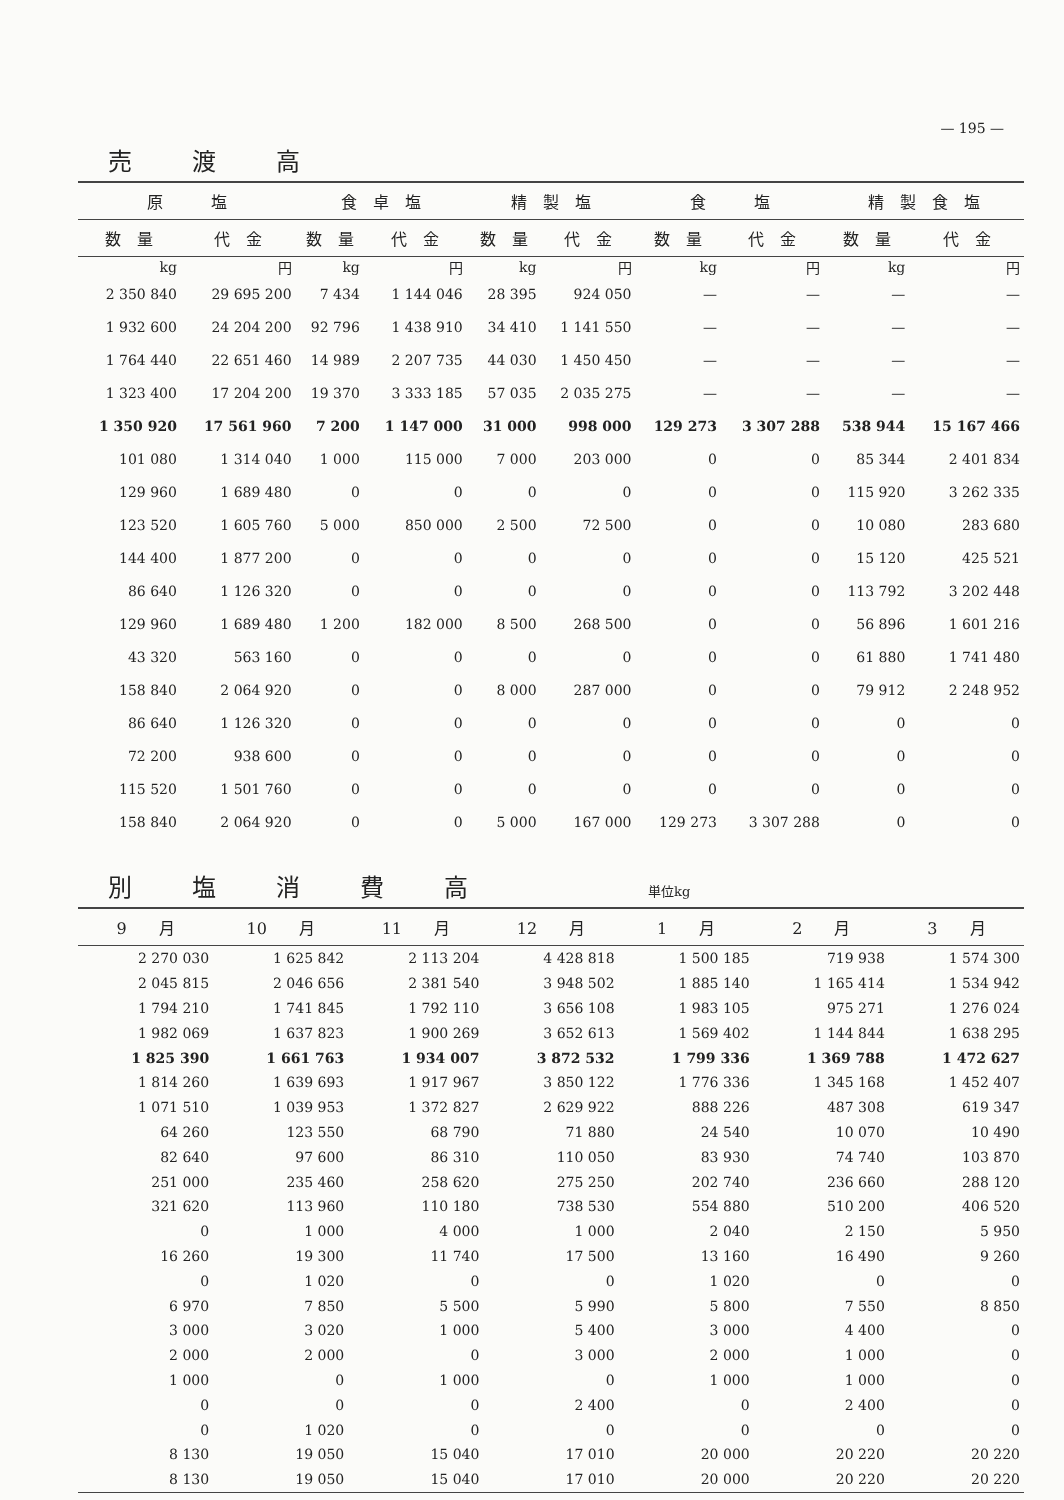— 195 —
売渡高
| 原 塩 | | 食 卓 塩 | | 精 製 塩 | | 食 塩 | | 精 製 食 塩 | |
| --- | --- | --- | --- | --- | --- | --- | --- | --- | --- |
| 数 量 | 代 金 | 数 量 | 代 金 | 数 量 | 代 金 | 数 量 | 代 金 | 数 量 | 代 金 |
| kg | 円 | kg | 円 | kg | 円 | kg | 円 | kg | 円 |
| 2 350 840 | 29 695 200 | 7 434 | 1 144 046 | 28 395 | 924 050 | — | — | — | — |
| 1 932 600 | 24 204 200 | 92 796 | 1 438 910 | 34 410 | 1 141 550 | — | — | — | — |
| 1 764 440 | 22 651 460 | 14 989 | 2 207 735 | 44 030 | 1 450 450 | — | — | — | — |
| 1 323 400 | 17 204 200 | 19 370 | 3 333 185 | 57 035 | 2 035 275 | — | — | — | — |
| 1 350 920 | 17 561 960 | 7 200 | 1 147 000 | 31 000 | 998 000 | 129 273 | 3 307 288 | 538 944 | 15 167 466 |
| 101 080 | 1 314 040 | 1 000 | 115 000 | 7 000 | 203 000 | 0 | 0 | 85 344 | 2 401 834 |
| 129 960 | 1 689 480 | 0 | 0 | 0 | 0 | 0 | 0 | 115 920 | 3 262 335 |
| 123 520 | 1 605 760 | 5 000 | 850 000 | 2 500 | 72 500 | 0 | 0 | 10 080 | 283 680 |
| 144 400 | 1 877 200 | 0 | 0 | 0 | 0 | 0 | 0 | 15 120 | 425 521 |
| 86 640 | 1 126 320 | 0 | 0 | 0 | 0 | 0 | 0 | 113 792 | 3 202 448 |
| 129 960 | 1 689 480 | 1 200 | 182 000 | 8 500 | 268 500 | 0 | 0 | 56 896 | 1 601 216 |
| 43 320 | 563 160 | 0 | 0 | 0 | 0 | 0 | 0 | 61 880 | 1 741 480 |
| 158 840 | 2 064 920 | 0 | 0 | 8 000 | 287 000 | 0 | 0 | 79 912 | 2 248 952 |
| 86 640 | 1 126 320 | 0 | 0 | 0 | 0 | 0 | 0 | 0 | 0 |
| 72 200 | 938 600 | 0 | 0 | 0 | 0 | 0 | 0 | 0 | 0 |
| 115 520 | 1 501 760 | 0 | 0 | 0 | 0 | 0 | 0 | 0 | 0 |
| 158 840 | 2 064 920 | 0 | 0 | 5 000 | 167 000 | 129 273 | 3 307 288 | 0 | 0 |
別塩消費高 単位kg
| 9 月 | 10 月 | 11 月 | 12 月 | 1 月 | 2 月 | 3 月 |
| --- | --- | --- | --- | --- | --- | --- |
| 2 270 030 | 1 625 842 | 2 113 204 | 4 428 818 | 1 500 185 | 719 938 | 1 574 300 |
| 2 045 815 | 2 046 656 | 2 381 540 | 3 948 502 | 1 885 140 | 1 165 414 | 1 534 942 |
| 1 794 210 | 1 741 845 | 1 792 110 | 3 656 108 | 1 983 105 | 975 271 | 1 276 024 |
| 1 982 069 | 1 637 823 | 1 900 269 | 3 652 613 | 1 569 402 | 1 144 844 | 1 638 295 |
| 1 825 390 | 1 661 763 | 1 934 007 | 3 872 532 | 1 799 336 | 1 369 788 | 1 472 627 |
| 1 814 260 | 1 639 693 | 1 917 967 | 3 850 122 | 1 776 336 | 1 345 168 | 1 452 407 |
| 1 071 510 | 1 039 953 | 1 372 827 | 2 629 922 | 888 226 | 487 308 | 619 347 |
| 64 260 | 123 550 | 68 790 | 71 880 | 24 540 | 10 070 | 10 490 |
| 82 640 | 97 600 | 86 310 | 110 050 | 83 930 | 74 740 | 103 870 |
| 251 000 | 235 460 | 258 620 | 275 250 | 202 740 | 236 660 | 288 120 |
| 321 620 | 113 960 | 110 180 | 738 530 | 554 880 | 510 200 | 406 520 |
| 0 | 1 000 | 4 000 | 1 000 | 2 040 | 2 150 | 5 950 |
| 16 260 | 19 300 | 11 740 | 17 500 | 13 160 | 16 490 | 9 260 |
| 0 | 1 020 | 0 | 0 | 1 020 | 0 | 0 |
| 6 970 | 7 850 | 5 500 | 5 990 | 5 800 | 7 550 | 8 850 |
| 3 000 | 3 020 | 1 000 | 5 400 | 3 000 | 4 400 | 0 |
| 2 000 | 2 000 | 0 | 3 000 | 2 000 | 1 000 | 0 |
| 1 000 | 0 | 1 000 | 0 | 1 000 | 1 000 | 0 |
| 0 | 0 | 0 | 2 400 | 0 | 2 400 | 0 |
| 0 | 1 020 | 0 | 0 | 0 | 0 | 0 |
| 8 130 | 19 050 | 15 040 | 17 010 | 20 000 | 20 220 | 20 220 |
| 8 130 | 19 050 | 15 040 | 17 010 | 20 000 | 20 220 | 20 220 |